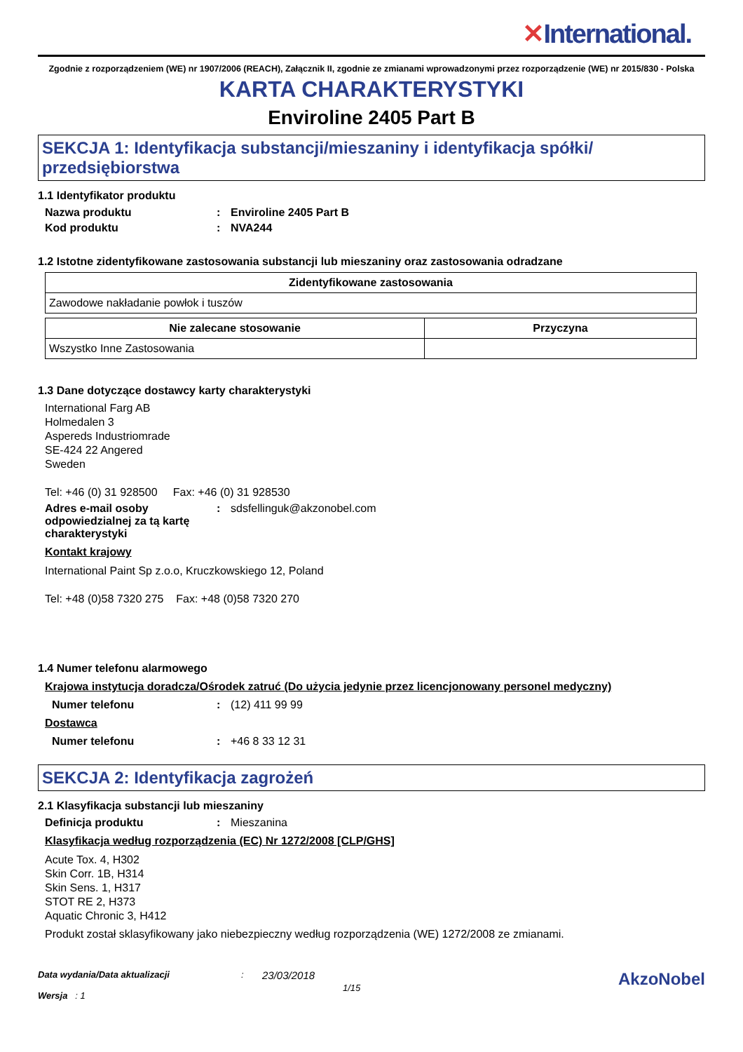✕International.
Zgodnie z rozporządzeniem (WE) nr 1907/2006 (REACH), Załącznik II, zgodnie ze zmianami wprowadzonymi przez rozporządzenie (WE) nr 2015/830 - Polska
KARTA CHARAKTERYSTYKI
Enviroline 2405 Part B
SEKCJA 1: Identyfikacja substancji/mieszaniny i identyfikacja spółki/ przedsiębiorstwa
1.1 Identyfikator produktu
Nazwa produktu : Enviroline 2405 Part B
Kod produktu : NVA244
1.2 Istotne zidentyfikowane zastosowania substancji lub mieszaniny oraz zastosowania odradzane
| Zidentyfikowane zastosowania |
| --- |
| Zawodowe nakładanie powłok i tuszów |
| Nie zalecane stosowanie | Przyczyna |
| --- | --- |
| Wszystko Inne Zastosowania | |
1.3 Dane dotyczące dostawcy karty charakterystyki
International Farg AB
Holmedalen 3
Aspereds Industriomrade
SE-424 22 Angered
Sweden
Tel: +46 (0) 31 928500 Fax: +46 (0) 31 928530
Adres e-mail osoby odpowiedzialnej za tą kartę charakterystyki
:
sdsfellinguk@akzonobel.com
Kontakt krajowy
International Paint Sp z.o.o, Kruczkowskiego 12, Poland
Tel: +48 (0)58 7320 275 Fax: +48 (0)58 7320 270
1.4 Numer telefonu alarmowego
Krajowa instytucja doradcza/Ośrodek zatruć (Do użycia jedynie przez licencjonowany personel medyczny)
Numer telefonu :
(12) 411 99 99
Dostawca
Numer telefonu :
+46 8 33 12 31
SEKCJA 2: Identyfikacja zagrożeń
2.1 Klasyfikacja substancji lub mieszaniny
Definicja produktu :
Mieszanina
Klasyfikacja według rozporządzenia (EC) Nr 1272/2008 [CLP/GHS]
Acute Tox. 4, H302
Skin Corr. 1B, H314
Skin Sens. 1, H317
STOT RE 2, H373
Aquatic Chronic 3, H412
Produkt został sklasyfikowany jako niebezpieczny według rozporządzenia (WE) 1272/2008 ze zmianami.
Data wydania/Data aktualizacji
Wersja : 1
:
23/03/2018
1/15
AkzoNobel